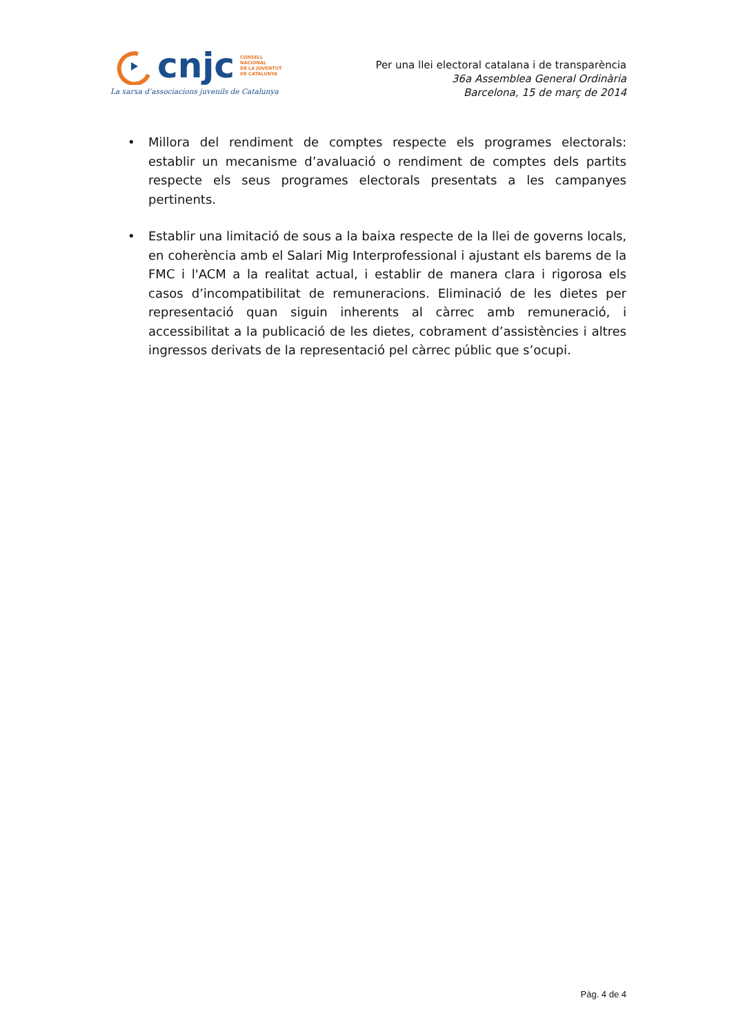cnjc
CONSELL
NACIONAL
DE LA JOVENTUT
DE CATALUNYA
La xarxa d’associacions juvenils de Catalunya
Per una llei electoral catalana i de transparència
36a Assemblea General Ordinària
Barcelona, 15 de març de 2014
• Millora del rendiment de comptes respecte els programes electorals: establir un mecanisme d’avaluació o rendiment de comptes dels partits respecte els seus programes electorals presentats a les campanyes pertinents.
• Establir una limitació de sous a la baixa respecte de la llei de governs locals, en coherència amb el Salari Mig Interprofessional i ajustant els barems de la FMC i l'ACM a la realitat actual, i establir de manera clara i rigorosa els casos d’incompatibilitat de remuneracions. Eliminació de les dietes per representació quan siguin inherents al càrrec amb remuneració, i accessibilitat a la publicació de les dietes, cobrament d’assistències i altres ingressos derivats de la representació pel càrrec públic que s’ocupi.
Pàg. 4 de 4